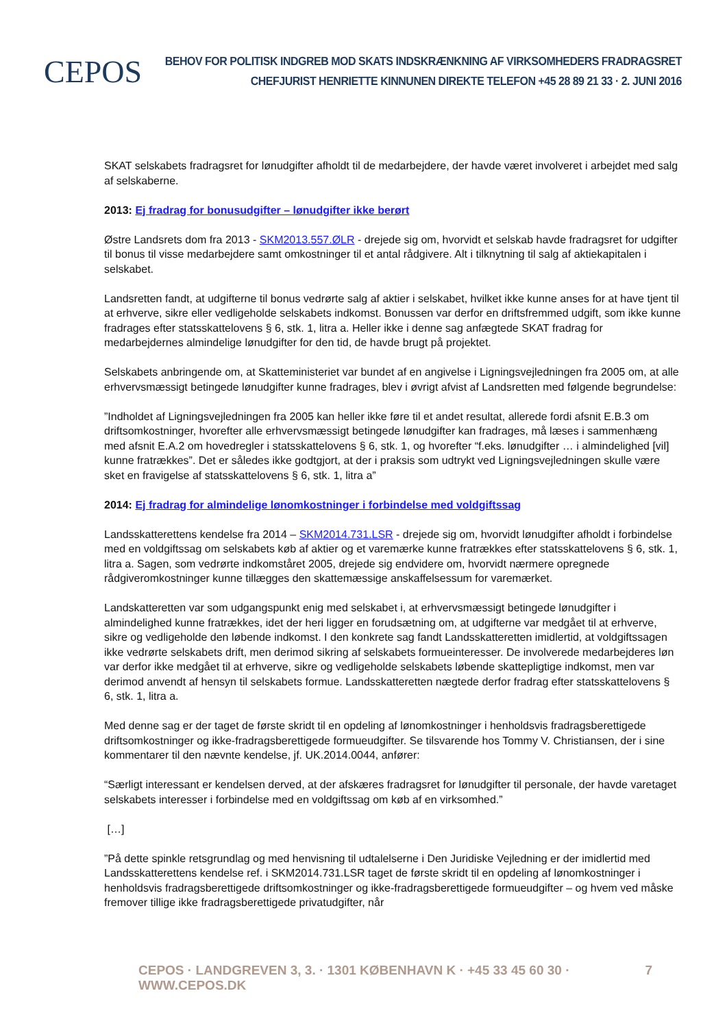CEPOS
BEHOV FOR POLITISK INDGREB MOD SKATS INDSKRÆNKNING AF VIRKSOMHEDERS FRADRAGSRET
CHEFJURIST HENRIETTE KINNUNEN DIREKTE TELEFON +45 28 89 21 33 · 2. JUNI 2016
SKAT selskabets fradragsret for lønudgifter afholdt til de medarbejdere, der havde været involveret i arbejdet med salg af selskaberne.
2013: Ej fradrag for bonusudgifter – lønudgifter ikke berørt
Østre Landsrets dom fra 2013 - SKM2013.557.ØLR - drejede sig om, hvorvidt et selskab havde fradragsret for udgifter til bonus til visse medarbejdere samt omkostninger til et antal rådgivere. Alt i tilknytning til salg af aktiekapitalen i selskabet.
Landsretten fandt, at udgifterne til bonus vedrørte salg af aktier i selskabet, hvilket ikke kunne anses for at have tjent til at erhverve, sikre eller vedligeholde selskabets indkomst. Bonussen var derfor en driftsfremmed udgift, som ikke kunne fradrages efter statsskattelovens § 6, stk. 1, litra a. Heller ikke i denne sag anfægtede SKAT fradrag for medarbejdernes almindelige lønudgifter for den tid, de havde brugt på projektet.
Selskabets anbringende om, at Skatteministeriet var bundet af en angivelse i Ligningsvejledningen fra 2005 om, at alle erhvervsmæssigt betingede lønudgifter kunne fradrages, blev i øvrigt afvist af Landsretten med følgende begrundelse:
”Indholdet af Ligningsvejledningen fra 2005 kan heller ikke føre til et andet resultat, allerede fordi afsnit E.B.3 om driftsomkostninger, hvorefter alle erhvervsmæssigt betingede lønudgifter kan fradrages, må læses i sammenhæng med afsnit E.A.2 om hovedregler i statsskattelovens § 6, stk. 1, og hvorefter “f.eks. lønudgifter … i almindelighed [vil] kunne fratrækkes”. Det er således ikke godtgjort, at der i praksis som udtrykt ved Ligningsvejledningen skulle være sket en fravigelse af statsskattelovens § 6, stk. 1, litra a”
2014: Ej fradrag for almindelige lønomkostninger i forbindelse med voldgiftssag
Landsskatterettens kendelse fra 2014 – SKM2014.731.LSR - drejede sig om, hvorvidt lønudgifter afholdt i forbindelse med en voldgiftssag om selskabets køb af aktier og et varemærke kunne fratrækkes efter statsskattelovens § 6, stk. 1, litra a. Sagen, som vedrørte indkomståret 2005, drejede sig endvidere om, hvorvidt nærmere opregnede rådgiveromkostninger kunne tillægges den skattemæssige anskaffelsessum for varemærket.
Landskatteretten var som udgangspunkt enig med selskabet i, at erhvervsmæssigt betingede lønudgifter i almindelighed kunne fratrækkes, idet der heri ligger en forudsætning om, at udgifterne var medgået til at erhverve, sikre og vedligeholde den løbende indkomst. I den konkrete sag fandt Landsskatteretten imidlertid, at voldgiftssagen ikke vedrørte selskabets drift, men derimod sikring af selskabets formueinteresser. De involverede medarbejderes løn var derfor ikke medgået til at erhverve, sikre og vedligeholde selskabets løbende skattepligtige indkomst, men var derimod anvendt af hensyn til selskabets formue. Landsskatteretten nægtede derfor fradrag efter statsskattelovens § 6, stk. 1, litra a.
Med denne sag er der taget de første skridt til en opdeling af lønomkostninger i henholdsvis fradragsberettigede driftsomkostninger og ikke-fradragsberettigede formueudgifter. Se tilsvarende hos Tommy V. Christiansen, der i sine kommentarer til den nævnte kendelse, jf. UK.2014.0044, anfører:
“Særligt interessant er kendelsen derved, at der afskæres fradragsret for lønudgifter til personale, der havde varetaget selskabets interesser i forbindelse med en voldgiftssag om køb af en virksomhed.”
[…]
”På dette spinkle retsgrundlag og med henvisning til udtalelserne i Den Juridiske Vejledning er der imidlertid med Landsskatterettens kendelse ref. i SKM2014.731.LSR taget de første skridt til en opdeling af lønomkostninger i henholdsvis fradragsberettigede driftsomkostninger og ikke-fradragsberettigede formueudgifter – og hvem ved måske fremover tillige ikke fradragsberettigede privatudgifter, når
CEPOS · LANDGREVEN 3, 3. · 1301 KØBENHAVN K · +45 33 45 60 30 · WWW.CEPOS.DK 7